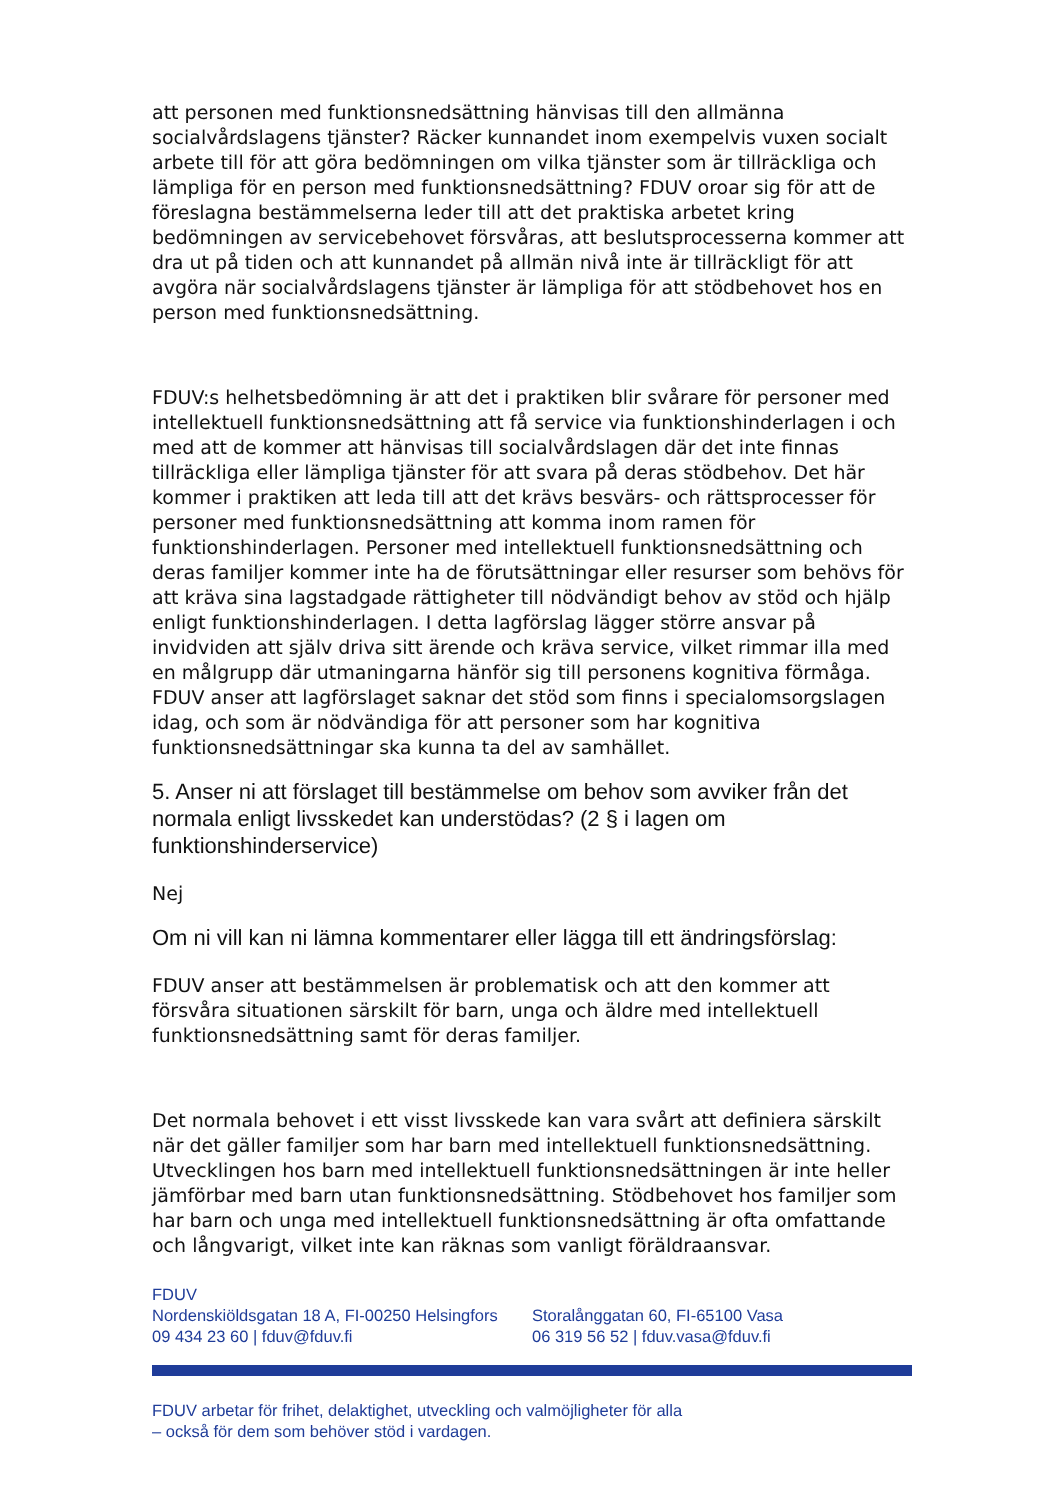att personen med funktionsnedsättning hänvisas till den allmänna socialvårdslagens tjänster? Räcker kunnandet inom exempelvis vuxen socialt arbete till för att göra bedömningen om vilka tjänster som är tillräckliga och lämpliga för en person med funktionsnedsättning? FDUV oroar sig för att de föreslagna bestämmelserna leder till att det praktiska arbetet kring bedömningen av servicebehovet försvåras, att beslutsprocesserna kommer att dra ut på tiden och att kunnandet på allmän nivå inte är tillräckligt för att avgöra när socialvårdslagens tjänster är lämpliga för att stödbehovet hos en person med funktionsnedsättning.
FDUV:s helhetsbedömning är att det i praktiken blir svårare för personer med intellektuell funktionsnedsättning att få service via funktionshinderlagen i och med att de kommer att hänvisas till socialvårdslagen där det inte finnas tillräckliga eller lämpliga tjänster för att svara på deras stödbehov. Det här kommer i praktiken att leda till att det krävs besvärs- och rättsprocesser för personer med funktionsnedsättning att komma inom ramen för funktionshinderlagen. Personer med intellektuell funktionsnedsättning och deras familjer kommer inte ha de förutsättningar eller resurser som behövs för att kräva sina lagstadgade rättigheter till nödvändigt behov av stöd och hjälp enligt funktionshinderlagen. I detta lagförslag lägger större ansvar på invidviden att själv driva sitt ärende och kräva service, vilket rimmar illa med en målgrupp där utmaningarna hänför sig till personens kognitiva förmåga. FDUV anser att lagförslaget saknar det stöd som finns i specialomsorgslagen idag, och som är nödvändiga för att personer som har kognitiva funktionsnedsättningar ska kunna ta del av samhället.
5. Anser ni att förslaget till bestämmelse om behov som avviker från det normala enligt livsskedet kan understödas? (2 § i lagen om funktionshinderservice)
Nej
Om ni vill kan ni lämna kommentarer eller lägga till ett ändringsförslag:
FDUV anser att bestämmelsen är problematisk och att den kommer att försvåra situationen särskilt för barn, unga och äldre med intellektuell funktionsnedsättning samt för deras familjer.
Det normala behovet i ett visst livsskede kan vara svårt att definiera särskilt när det gäller familjer som har barn med intellektuell funktionsnedsättning. Utvecklingen hos barn med intellektuell funktionsnedsättningen är inte heller jämförbar med barn utan funktionsnedsättning. Stödbehovet hos familjer som har barn och unga med intellektuell funktionsnedsättning är ofta omfattande och långvarigt, vilket inte kan räknas som vanligt föräldraansvar.
FDUV
Nordenskiöldsgatan 18 A, FI-00250 Helsingfors
09 434 23 60 | fduv@fduv.fi
Storalånggatan 60, FI-65100 Vasa
06 319 56 52 | fduv.vasa@fduv.fi
FDUV arbetar för frihet, delaktighet, utveckling och valmöjligheter för alla
– också för dem som behöver stöd i vardagen.